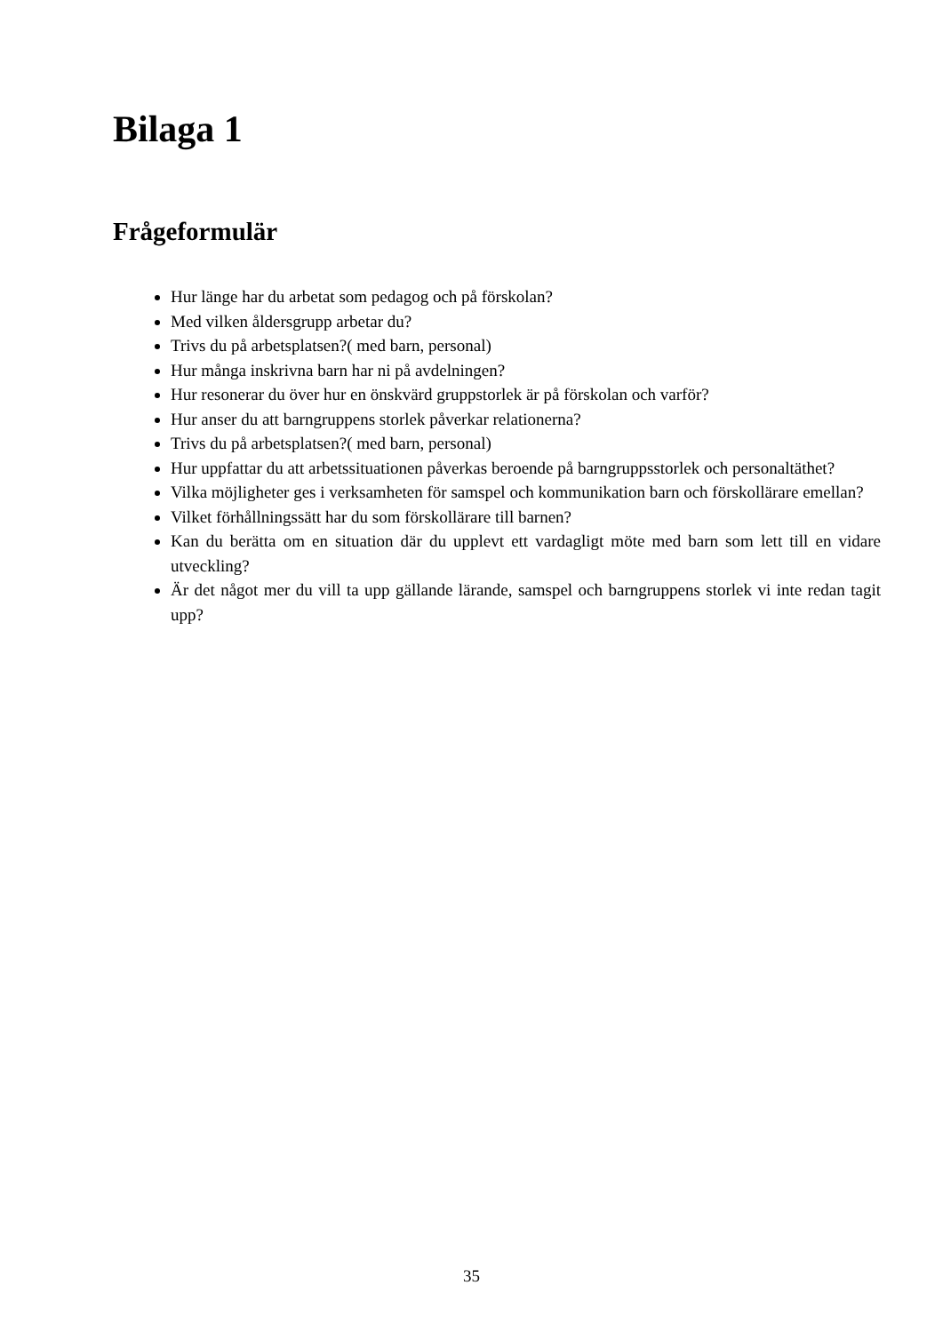Bilaga 1
Frågeformulär
Hur länge har du arbetat som pedagog och på förskolan?
Med vilken åldersgrupp arbetar du?
Trivs du på arbetsplatsen?( med barn, personal)
Hur många inskrivna barn har ni på avdelningen?
Hur resonerar du över hur en önskvärd gruppstorlek är på förskolan och varför?
Hur anser du att barngruppens storlek påverkar relationerna?
Trivs du på arbetsplatsen?( med barn, personal)
Hur uppfattar du att arbetssituationen påverkas beroende på barngruppsstorlek och personaltäthet?
Vilka möjligheter ges i verksamheten för samspel och kommunikation barn och förskollärare emellan?
Vilket förhållningssätt har du som förskollärare till barnen?
Kan du berätta om en situation där du upplevt ett vardagligt möte med barn som lett till en vidare utveckling?
Är det något mer du vill ta upp gällande lärande, samspel och barngruppens storlek vi inte redan tagit upp?
35